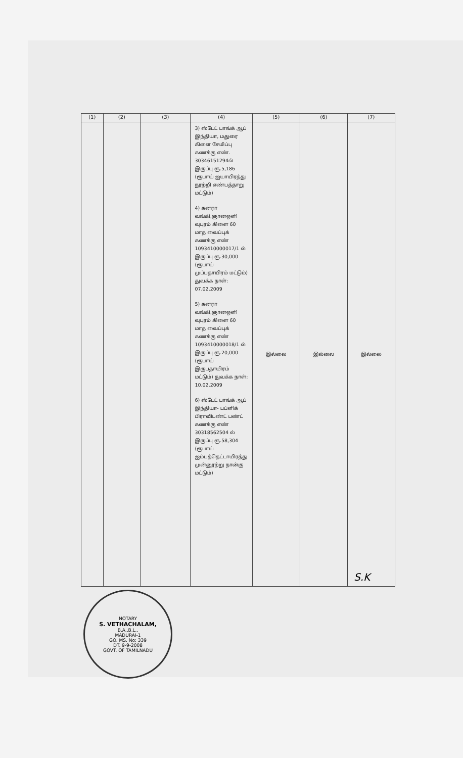| (1) | (2) | (3) | (4) | (5) | (6) | (7) |
| --- | --- | --- | --- | --- | --- | --- |
| | | | 3) ஸ்டேட் பாங்க் ஆப் இந்தியா, மதுரை கிளை சேமிப்பு கணக்கு எண். 30346151294ல் இருப்பு ரூ.5,186 (ரூபாய் ஐயாயிரத்து நூற்றி எண்பத்தாறு மட்டும்) 4) கனரா வங்கி,ஞானஒளி வுபுரம் கிளை 60 மாத வைப்புக் கணக்கு எண் 1093410000017/1 ல் இருப்பு ரூ.30,000 (ரூபாய் முப்பதாயிரம் மட்டும்) துவக்க நாள்: 07.02.2009 5) கனரா வங்கி,ஞானஒளி வுபுரம் கிளை 60 மாத வைப்புக் கணக்கு எண் 1093410000018/1 ல் இருப்பு ரூ.20,000 (ரூபாய் இருபதாயிரம் மட்டும்) துவக்க நாள்: 10.02.2009 6) ஸ்டேட் பாங்க் ஆப் இந்தியா- பப்ளிக் பிராவிடண்ட் பண்ட் கணக்கு எண் 30318562504 ல் இருப்பு ரூ.58,304 (ரூபாய் ஐம்பத்தெட்டாயிரத்து முன்னூற்று நான்கு மட்டும்) | இல்லை | இல்லை | இல்லை |
NOTARY
S. VETHACHALAM,
B.A.,B.L.,
MADURAI-1
GO. MS. No: 339
DT. 9-9-2008
GOVT. OF TAMILNADU
S.K